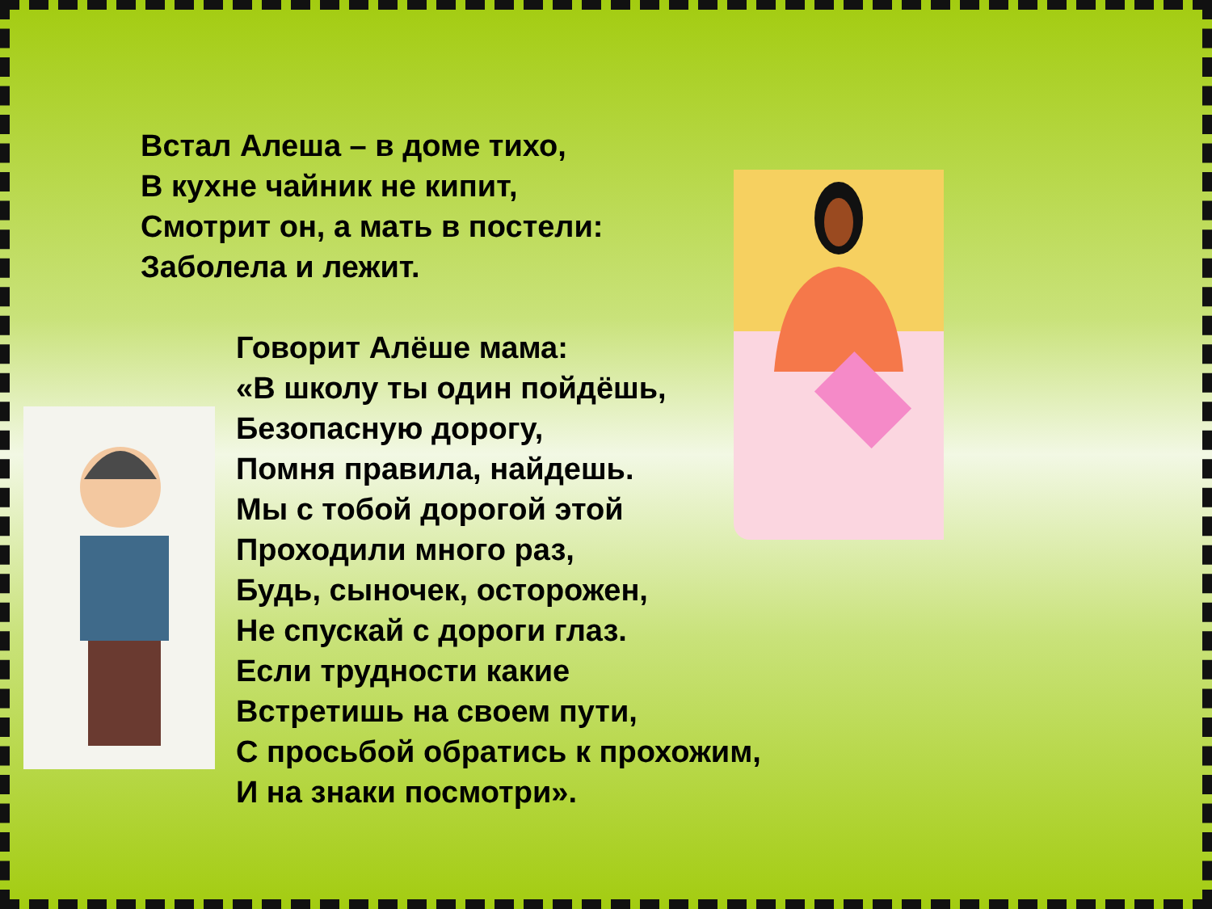Встал Алеша – в доме тихо,
В кухне чайник не кипит,
Смотрит он, а мать в постели:
Заболела и лежит.
Говорит Алёше мама:
«В школу ты один пойдёшь,
Безопасную дорогу,
Помня правила, найдешь.
Мы с тобой дорогой этой
Проходили много раз,
Будь, сыночек, осторожен,
Не спускай с дороги глаз.
Если трудности какие
Встретишь на своем пути,
С просьбой обратись к прохожим,
И на знаки посмотри».